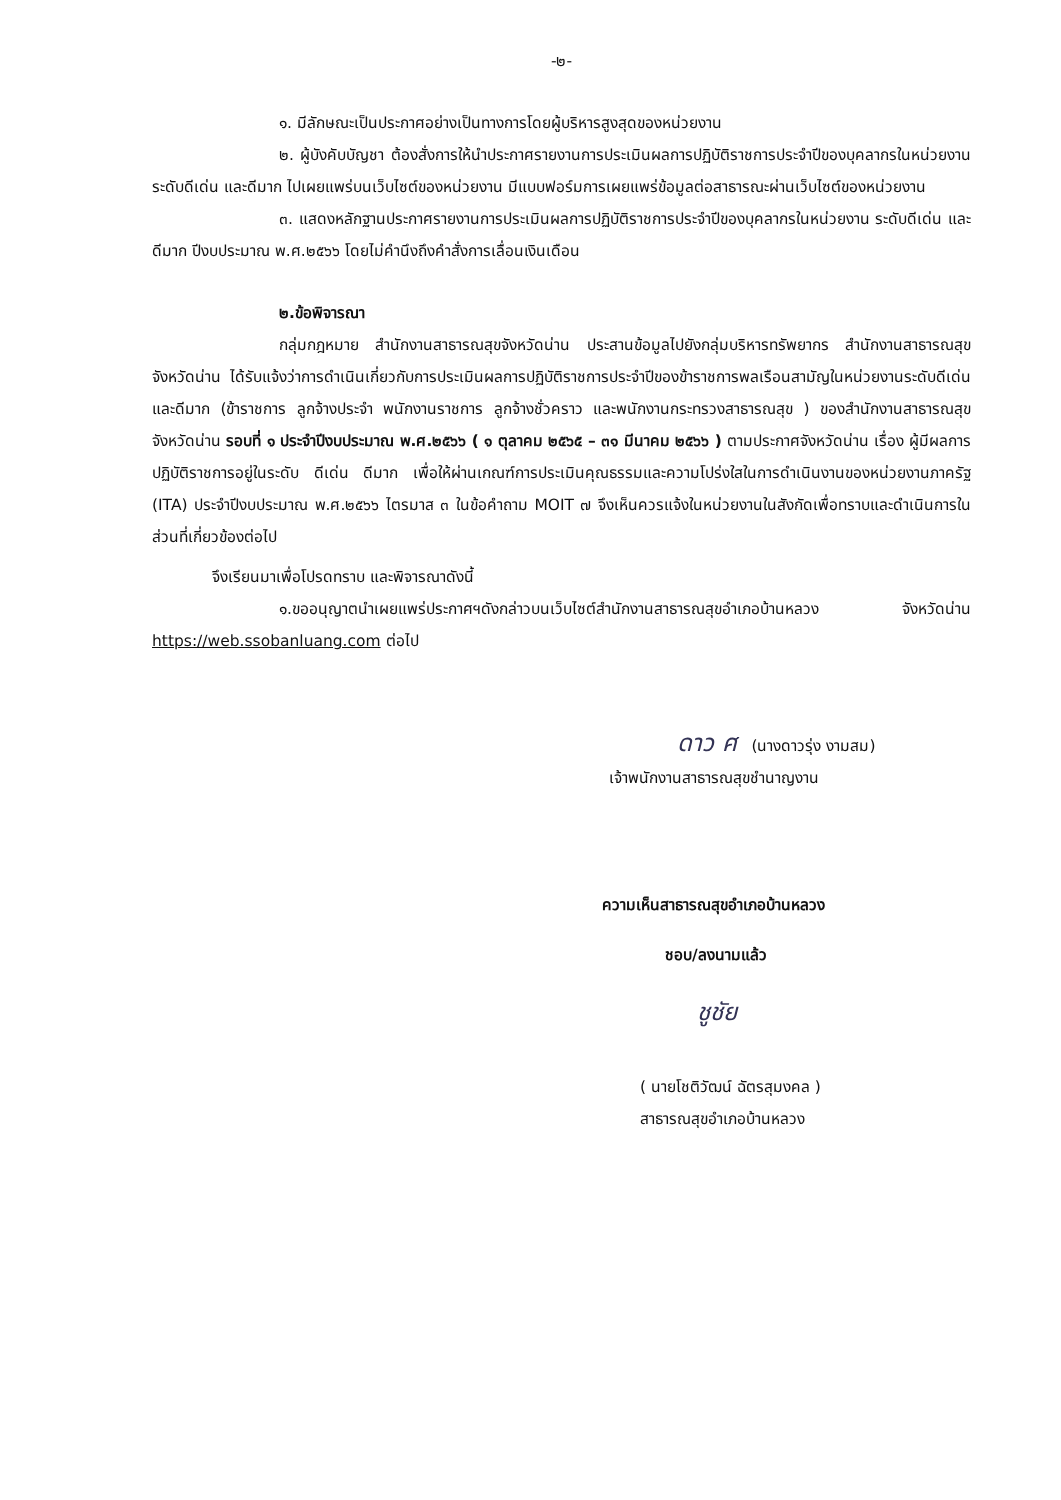-๒-
๑. มีลักษณะเป็นประกาศอย่างเป็นทางการโดยผู้บริหารสูงสุดของหน่วยงาน
๒. ผู้บังคับบัญชา ต้องสั่งการให้นำประกาศรายงานการประเมินผลการปฏิบัติราชการประจำปีของบุคลากรในหน่วยงาน ระดับดีเด่น และดีมาก ไปเผยแพร่บนเว็บไซต์ของหน่วยงาน มีแบบฟอร์มการเผยแพร่ข้อมูลต่อสาธารณะผ่านเว็บไซต์ของหน่วยงาน
๓. แสดงหลักฐานประกาศรายงานการประเมินผลการปฏิบัติราชการประจำปีของบุคลากรในหน่วยงาน ระดับดีเด่น และดีมาก ปีงบประมาณ พ.ศ.๒๕๖๖ โดยไม่คำนึงถึงคำสั่งการเลื่อนเงินเดือน
๒.ข้อพิจารณา
กลุ่มกฎหมาย สำนักงานสาธารณสุขจังหวัดน่าน ประสานข้อมูลไปยังกลุ่มบริหารทรัพยากร สำนักงานสาธารณสุขจังหวัดน่าน ได้รับแจ้งว่าการดำเนินเกี่ยวกับการประเมินผลการปฏิบัติราชการประจำปีของข้าราชการพลเรือนสามัญในหน่วยงานระดับดีเด่น และดีมาก (ข้าราชการ ลูกจ้างประจำ พนักงานราชการ ลูกจ้างชั่วคราว และพนักงานกระทรวงสาธารณสุข ) ของสำนักงานสาธารณสุขจังหวัดน่าน รอบที่ ๑ ประจำปีงบประมาณ พ.ศ.๒๕๖๖ ( ๑ ตุลาคม ๒๕๖๕ – ๓๑ มีนาคม ๒๕๖๖ ) ตามประกาศจังหวัดน่าน เรื่อง ผู้มีผลการปฏิบัติราชการอยู่ในระดับ ดีเด่น ดีมาก เพื่อให้ผ่านเกณฑ์การประเมินคุณธรรมและความโปร่งใสในการดำเนินงานของหน่วยงานภาครัฐ (ITA) ประจำปีงบประมาณ พ.ศ.๒๕๖๖ ไตรมาส ๓ ในข้อคำถาม MOIT ๗ จึงเห็นควรแจ้งในหน่วยงานในสังกัดเพื่อทราบและดำเนินการในส่วนที่เกี่ยวข้องต่อไป
จึงเรียนมาเพื่อโปรดทราบ และพิจารณาดังนี้
๑.ขออนุญาตนำเผยแพร่ประกาศฯดังกล่าวบนเว็บไซต์สำนักงานสาธารณสุขอำเภอบ้านหลวง จังหวัดน่าน https://web.ssobanluang.com ต่อไป
ดาว ศ (นางดาวรุ่ง งามสม)
เจ้าพนักงานสาธารณสุขชำนาญงาน
ความเห็นสาธารณสุขอำเภอบ้านหลวง
ชอบ/ลงนามแล้ว
ชูชัย
( นายโชติวัฒน์ ฉัตรสุมงคล )
สาธารณสุขอำเภอบ้านหลวง